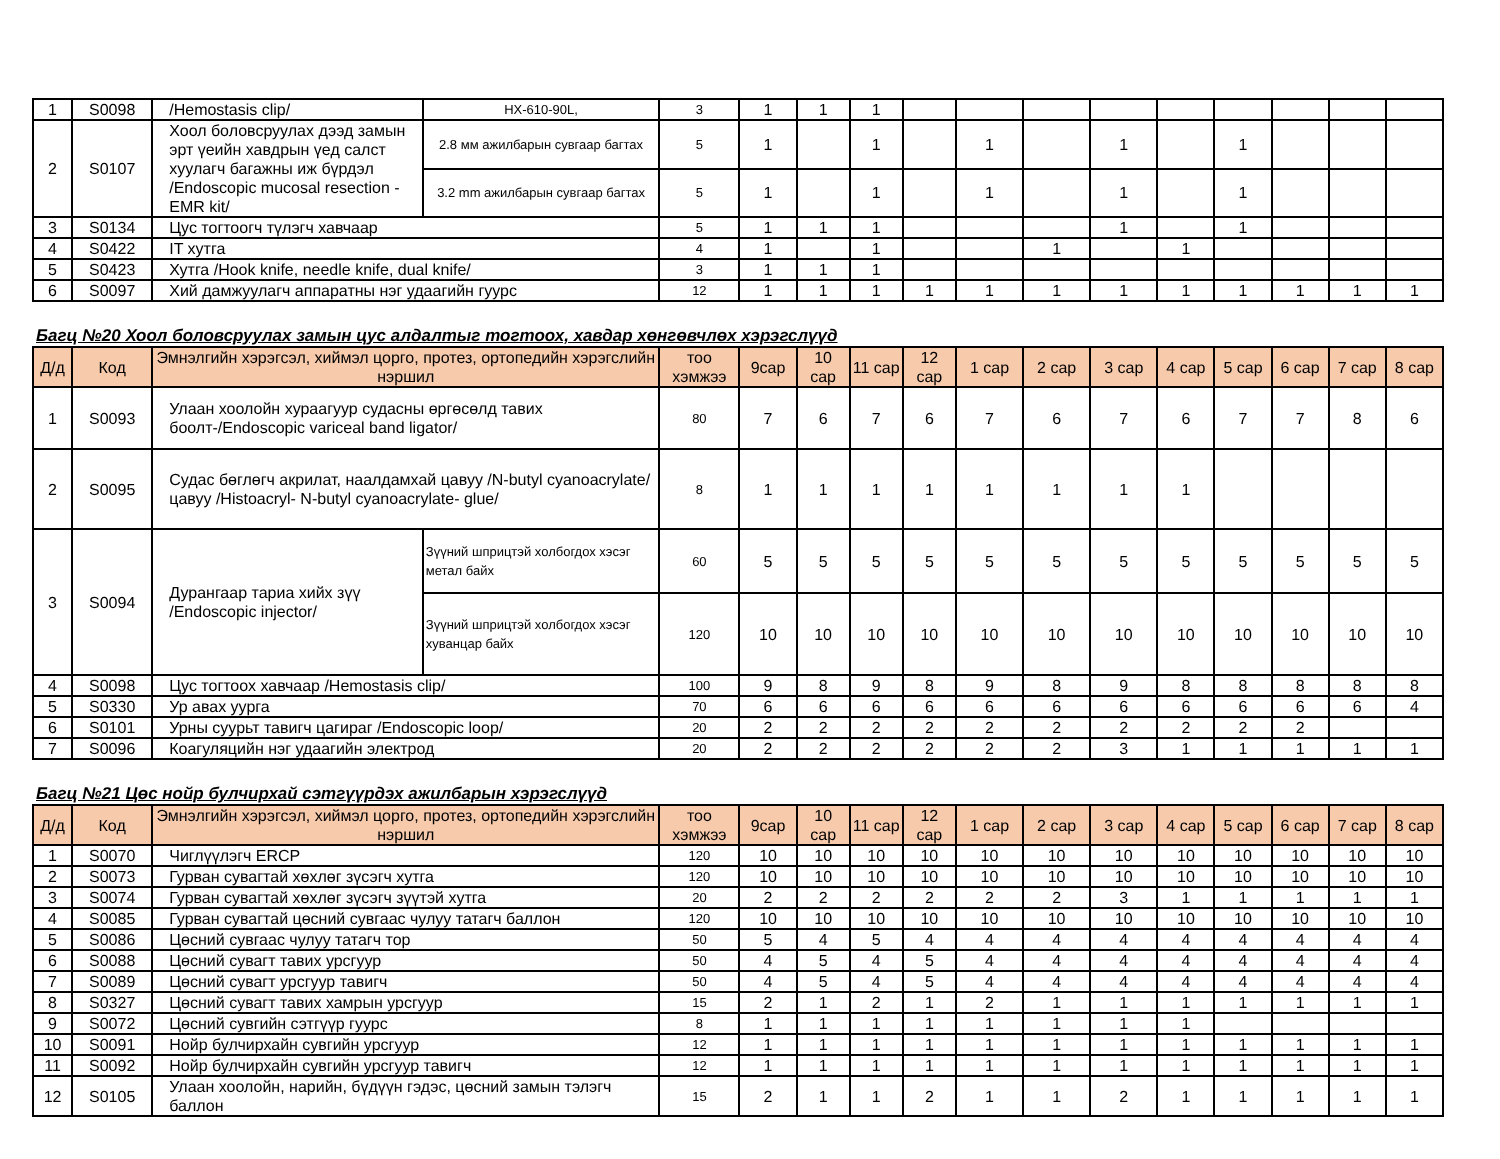| 1 | S0098 | /Hemostasis clip/ | HX-610-90L, | 3 | 1 | 1 | 1 | | | | | | | | | |
| 2 | S0107 | Хоол боловсруулах дээд замын эрт үеийн хавдрын үед салст хуулагч багажны иж бүрдэл /Endoscopic mucosal resection -EMR kit/ | 2.8 мм ажилбарын сувгаар багтах | 5 | 1 | | 1 | | 1 | | 1 | | 1 | | | |
| | | | 3.2 mm ажилбарын сувгаар багтах | 5 | 1 | | 1 | | 1 | | 1 | | 1 | | | |
| 3 | S0134 | Цус тогтоогч түлэгч хавчаар | | 5 | 1 | 1 | 1 | | | | 1 | | 1 | | | |
| 4 | S0422 | IT хутга | | 4 | 1 | | 1 | | | 1 | | 1 | | | | |
| 5 | S0423 | Хутга /Hook knife, needle knife, dual knife/ | | 3 | 1 | 1 | 1 | | | | | | | | | |
| 6 | S0097 | Хий дамжуулагч аппаратны нэг удаагийн гуурс | | 12 | 1 | 1 | 1 | 1 | 1 | 1 | 1 | 1 | 1 | 1 | 1 | 1 |
Багц №20 Хоол боловсруулах замын цус алдалтыг тогтоох, хавдар хөнгөвчлөх хэрэгслүүд
| Д/д | Код | Эмнэлгийн хэрэгсэл, хиймэл цорго, протез, ортопедийн хэрэгслийн нэршил | | тоо хэмжээ | 9сар | 10 сар | 11 сар | 12 сар | 1 сар | 2 сар | 3 сар | 4 сар | 5 сар | 6 сар | 7 сар | 8 сар |
| --- | --- | --- | --- | --- | --- | --- | --- | --- | --- | --- | --- | --- | --- | --- | --- | --- |
| 1 | S0093 | Улаан хоолойн хураагуур судасны өргөсөлд тавих боолт-/Endoscopic variceal band ligator/ | | 80 | 7 | 6 | 7 | 6 | 7 | 6 | 7 | 6 | 7 | 7 | 8 | 6 |
| 2 | S0095 | Судас бөглөгч акрилат, наалдамхай цавуу /N-butyl cyanoacrylate/ цавуу /Histoacryl- N-butyl cyanoacrylate- glue/ | | 8 | 1 | 1 | 1 | 1 | 1 | 1 | 1 | 1 | | | | |
| 3 | S0094 | Дурангаар тариа хийх зүү /Endoscopic injector/ | Зүүний шприцтэй холбогдох хэсэг метал байх | 60 | 5 | 5 | 5 | 5 | 5 | 5 | 5 | 5 | 5 | 5 | 5 | 5 |
| | | | Зүүний шприцтэй холбогдох хэсэг хуванцар байх | 120 | 10 | 10 | 10 | 10 | 10 | 10 | 10 | 10 | 10 | 10 | 10 | 10 |
| 4 | S0098 | Цус тогтоох хавчаар /Hemostasis clip/ | | 100 | 9 | 8 | 9 | 8 | 9 | 8 | 9 | 8 | 8 | 8 | 8 | 8 |
| 5 | S0330 | Ур авах уурга | | 70 | 6 | 6 | 6 | 6 | 6 | 6 | 6 | 6 | 6 | 6 | 6 | 4 |
| 6 | S0101 | Урны суурьт тавигч цагираг /Endoscopic loop/ | | 20 | 2 | 2 | 2 | 2 | 2 | 2 | 2 | 2 | 2 | 2 | | |
| 7 | S0096 | Коагуляцийн нэг удаагийн электрод | | 20 | 2 | 2 | 2 | 2 | 2 | 2 | 3 | 1 | 1 | 1 | 1 | 1 |
Багц №21 Цөс нойр булчирхай сэтгүүрдэх ажилбарын хэрэгслүүд
| Д/д | Код | Эмнэлгийн хэрэгсэл, хиймэл цорго, протез, ортопедийн хэрэгслийн нэршил | тоо хэмжээ | 9сар | 10 сар | 11 сар | 12 сар | 1 сар | 2 сар | 3 сар | 4 сар | 5 сар | 6 сар | 7 сар | 8 сар |
| --- | --- | --- | --- | --- | --- | --- | --- | --- | --- | --- | --- | --- | --- | --- | --- |
| 1 | S0070 | Чиглүүлэгч ERCP | 120 | 10 | 10 | 10 | 10 | 10 | 10 | 10 | 10 | 10 | 10 | 10 | 10 |
| 2 | S0073 | Гурван сувагтай хөхлөг зүсэгч хутга | 120 | 10 | 10 | 10 | 10 | 10 | 10 | 10 | 10 | 10 | 10 | 10 | 10 |
| 3 | S0074 | Гурван сувагтай хөхлөг зүсэгч зүүтэй хутга | 20 | 2 | 2 | 2 | 2 | 2 | 2 | 3 | 1 | 1 | 1 | 1 | 1 |
| 4 | S0085 | Гурван сувагтай цөсний сувгаас чулуу татагч баллон | 120 | 10 | 10 | 10 | 10 | 10 | 10 | 10 | 10 | 10 | 10 | 10 | 10 |
| 5 | S0086 | Цөсний сувгаас чулуу татагч тор | 50 | 5 | 4 | 5 | 4 | 4 | 4 | 4 | 4 | 4 | 4 | 4 | 4 |
| 6 | S0088 | Цөсний сувагт тавих урсгуур | 50 | 4 | 5 | 4 | 5 | 4 | 4 | 4 | 4 | 4 | 4 | 4 | 4 |
| 7 | S0089 | Цөсний сувагт урсгуур тавигч | 50 | 4 | 5 | 4 | 5 | 4 | 4 | 4 | 4 | 4 | 4 | 4 | 4 |
| 8 | S0327 | Цөсний сувагт тавих хамрын урсгуур | 15 | 2 | 1 | 2 | 1 | 2 | 1 | 1 | 1 | 1 | 1 | 1 | 1 |
| 9 | S0072 | Цөсний сувгийн сэтгүүр гуурс | 8 | 1 | 1 | 1 | 1 | 1 | 1 | 1 | 1 | | | | |
| 10 | S0091 | Нойр булчирхайн сувгийн урсгуур | 12 | 1 | 1 | 1 | 1 | 1 | 1 | 1 | 1 | 1 | 1 | 1 | 1 |
| 11 | S0092 | Нойр булчирхайн сувгийн урсгуур тавигч | 12 | 1 | 1 | 1 | 1 | 1 | 1 | 1 | 1 | 1 | 1 | 1 | 1 |
| 12 | S0105 | Улаан хоолойн, нарийн, бүдүүн гэдэс, цөсний замын тэлэгч баллон | 15 | 2 | 1 | 1 | 2 | 1 | 1 | 2 | 1 | 1 | 1 | 1 | 1 |